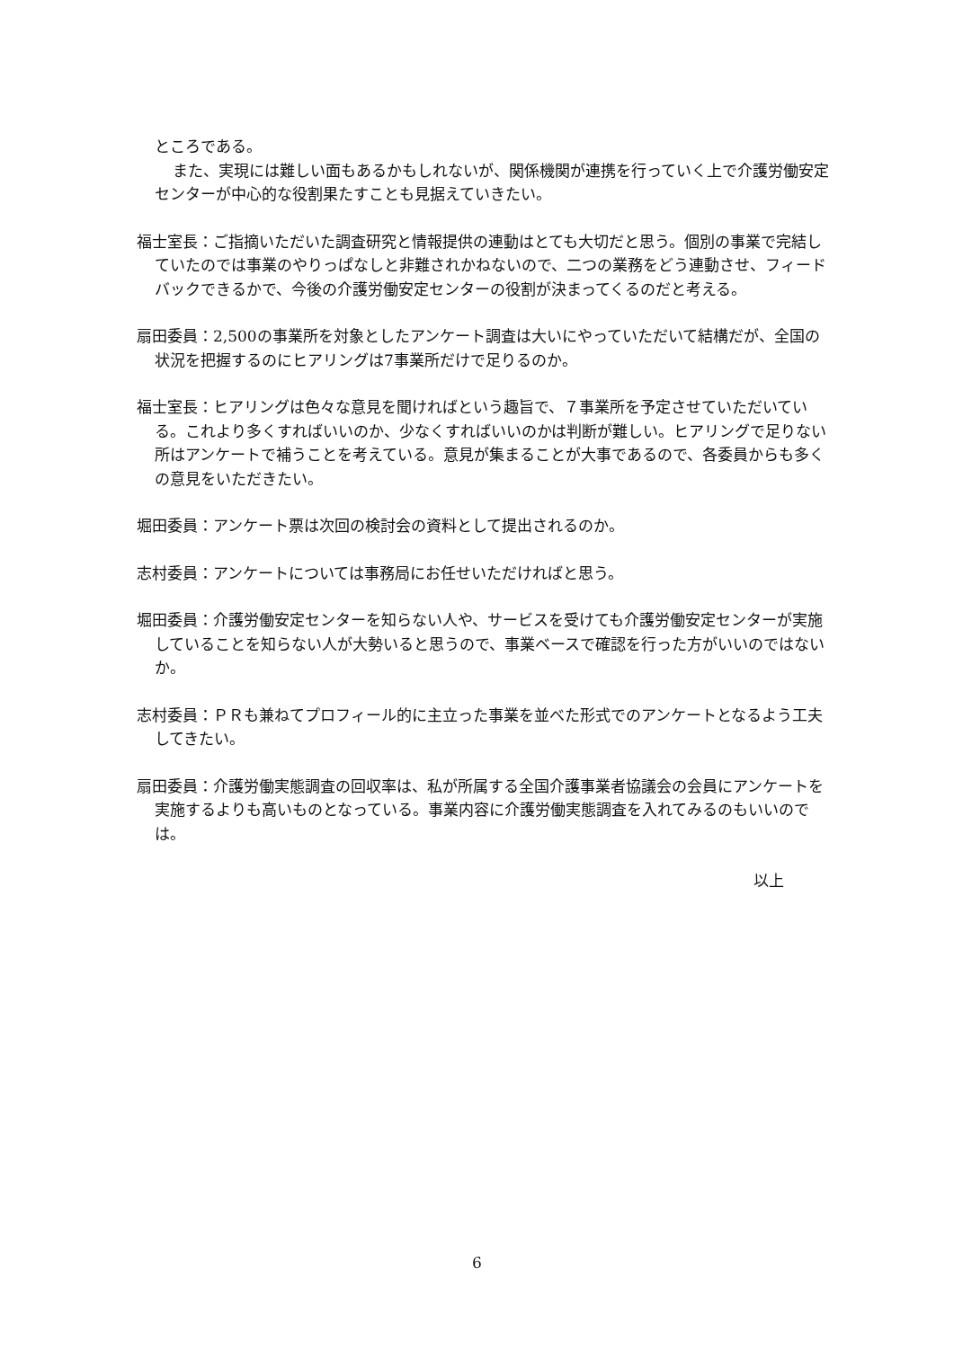ところである。
また、実現には難しい面もあるかもしれないが、関係機関が連携を行っていく上で介護労働安定センターが中心的な役割果たすことも見据えていきたい。
福士室長：ご指摘いただいた調査研究と情報提供の連動はとても大切だと思う。個別の事業で完結していたのでは事業のやりっぱなしと非難されかねないので、二つの業務をどう連動させ、フィードバックできるかで、今後の介護労働安定センターの役割が決まってくるのだと考える。
扇田委員：2,500の事業所を対象としたアンケート調査は大いにやっていただいて結構だが、全国の状況を把握するのにヒアリングは7事業所だけで足りるのか。
福士室長：ヒアリングは色々な意見を聞ければという趣旨で、７事業所を予定させていただいている。これより多くすればいいのか、少なくすればいいのかは判断が難しい。ヒアリングで足りない所はアンケートで補うことを考えている。意見が集まることが大事であるので、各委員からも多くの意見をいただきたい。
堀田委員：アンケート票は次回の検討会の資料として提出されるのか。
志村委員：アンケートについては事務局にお任せいただければと思う。
堀田委員：介護労働安定センターを知らない人や、サービスを受けても介護労働安定センターが実施していることを知らない人が大勢いると思うので、事業ベースで確認を行った方がいいのではないか。
志村委員：ＰＲも兼ねてプロフィール的に主立った事業を並べた形式でのアンケートとなるよう工夫してきたい。
扇田委員：介護労働実態調査の回収率は、私が所属する全国介護事業者協議会の会員にアンケートを実施するよりも高いものとなっている。事業内容に介護労働実態調査を入れてみるのもいいのでは。
以上
6